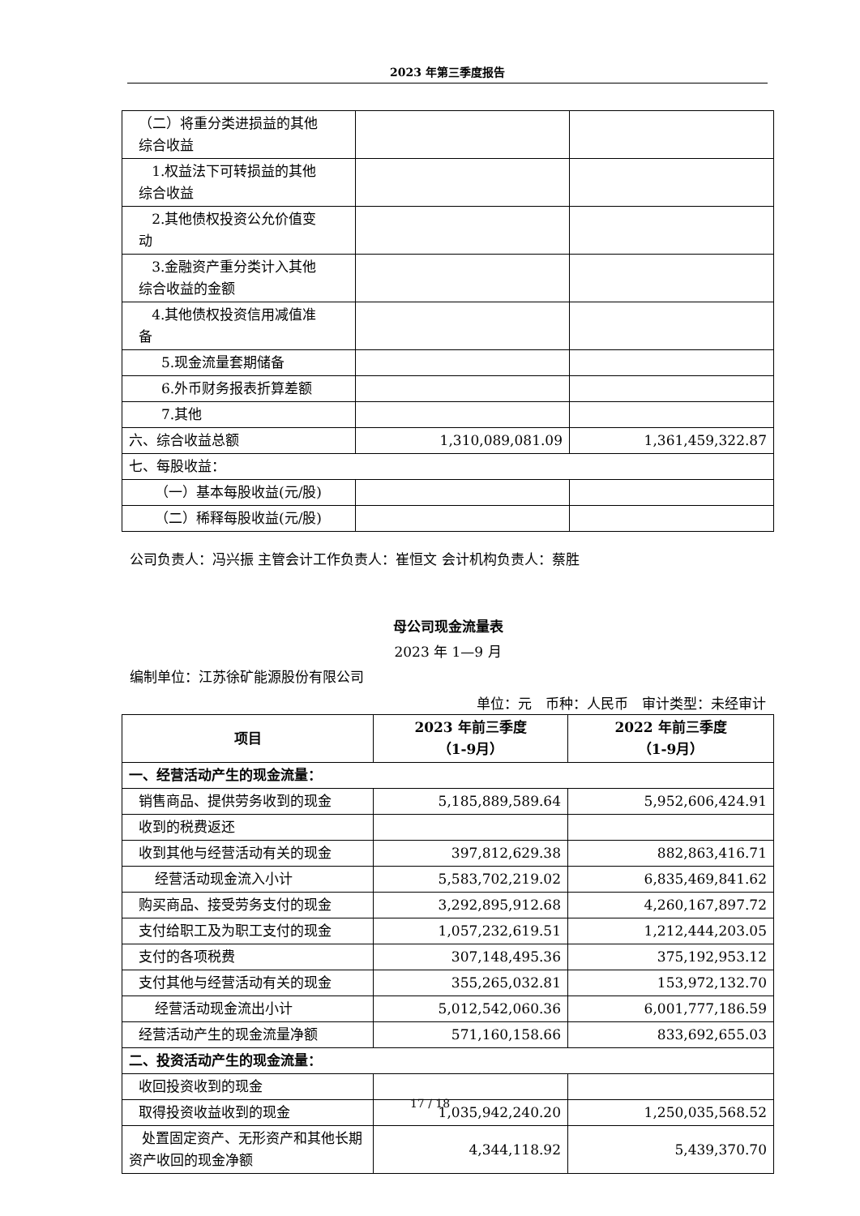2023 年第三季度报告
| （二）将重分类进损益的其他 综合收益 | | |
| 1.权益法下可转损益的其他 综合收益 | | |
| 2.其他债权投资公允价值变 动 | | |
| 3.金融资产重分类计入其他 综合收益的金额 | | |
| 4.其他债权投资信用减值准 备 | | |
| 5.现金流量套期储备 | | |
| 6.外币财务报表折算差额 | | |
| 7.其他 | | |
| 六、综合收益总额 | 1,310,089,081.09 | 1,361,459,322.87 |
| 七、每股收益： | | |
| （一）基本每股收益(元/股) | | |
| （二）稀释每股收益(元/股) | | |
公司负责人：冯兴振 主管会计工作负责人：崔恒文 会计机构负责人：蔡胜
母公司现金流量表
2023 年 1—9 月
编制单位：江苏徐矿能源股份有限公司
单位：元　币种：人民币　审计类型：未经审计
| 项目 | 2023 年前三季度 （1-9月） | 2022 年前三季度 （1-9月） |
| --- | --- | --- |
| 一、经营活动产生的现金流量： | | |
| 销售商品、提供劳务收到的现金 | 5,185,889,589.64 | 5,952,606,424.91 |
| 收到的税费返还 | | |
| 收到其他与经营活动有关的现金 | 397,812,629.38 | 882,863,416.71 |
| 经营活动现金流入小计 | 5,583,702,219.02 | 6,835,469,841.62 |
| 购买商品、接受劳务支付的现金 | 3,292,895,912.68 | 4,260,167,897.72 |
| 支付给职工及为职工支付的现金 | 1,057,232,619.51 | 1,212,444,203.05 |
| 支付的各项税费 | 307,148,495.36 | 375,192,953.12 |
| 支付其他与经营活动有关的现金 | 355,265,032.81 | 153,972,132.70 |
| 经营活动现金流出小计 | 5,012,542,060.36 | 6,001,777,186.59 |
| 经营活动产生的现金流量净额 | 571,160,158.66 | 833,692,655.03 |
| 二、投资活动产生的现金流量： | | |
| 收回投资收到的现金 | | |
| 取得投资收益收到的现金 | 1,035,942,240.20 | 1,250,035,568.52 |
| 处置固定资产、无形资产和其他长期资产收回的现金净额 | 4,344,118.92 | 5,439,370.70 |
17 / 18